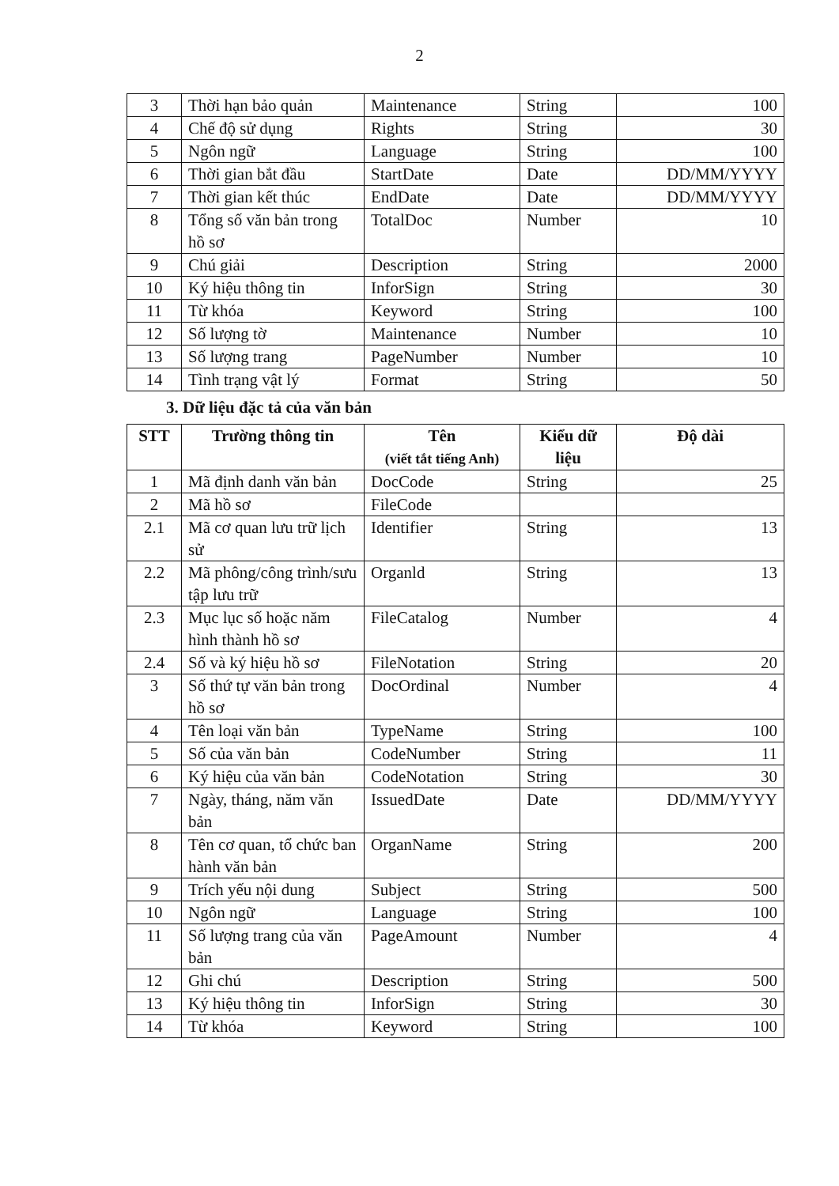2
| 3 | Thời hạn bảo quản | Maintenance | String | 100 |
| 4 | Chế độ sử dụng | Rights | String | 30 |
| 5 | Ngôn ngữ | Language | String | 100 |
| 6 | Thời gian bắt đầu | StartDate | Date | DD/MM/YYYY |
| 7 | Thời gian kết thúc | EndDate | Date | DD/MM/YYYY |
| 8 | Tổng số văn bản trong hồ sơ | TotalDoc | Number | 10 |
| 9 | Chú giải | Description | String | 2000 |
| 10 | Ký hiệu thông tin | InforSign | String | 30 |
| 11 | Từ khóa | Keyword | String | 100 |
| 12 | Số lượng tờ | Maintenance | Number | 10 |
| 13 | Số lượng trang | PageNumber | Number | 10 |
| 14 | Tình trạng vật lý | Format | String | 50 |
3. Dữ liệu đặc tả của văn bản
| STT | Trường thông tin | Tên (viết tắt tiếng Anh) | Kiểu dữ liệu | Độ dài |
| --- | --- | --- | --- | --- |
| 1 | Mã định danh văn bản | DocCode | String | 25 |
| 2 | Mã hồ sơ | FileCode | | |
| 2.1 | Mã cơ quan lưu trữ lịch sử | Identifier | String | 13 |
| 2.2 | Mã phông/công trình/sưu tập lưu trữ | Organld | String | 13 |
| 2.3 | Mục lục số hoặc năm hình thành hồ sơ | FileCatalog | Number | 4 |
| 2.4 | Số và ký hiệu hồ sơ | FileNotation | String | 20 |
| 3 | Số thứ tự văn bản trong hồ sơ | DocOrdinal | Number | 4 |
| 4 | Tên loại văn bản | TypeName | String | 100 |
| 5 | Số của văn bản | CodeNumber | String | 11 |
| 6 | Ký hiệu của văn bản | CodeNotation | String | 30 |
| 7 | Ngày, tháng, năm văn bản | IssuedDate | Date | DD/MM/YYYY |
| 8 | Tên cơ quan, tổ chức ban hành văn bản | OrganName | String | 200 |
| 9 | Trích yếu nội dung | Subject | String | 500 |
| 10 | Ngôn ngữ | Language | String | 100 |
| 11 | Số lượng trang của văn bản | PageAmount | Number | 4 |
| 12 | Ghi chú | Description | String | 500 |
| 13 | Ký hiệu thông tin | InforSign | String | 30 |
| 14 | Từ khóa | Keyword | String | 100 |